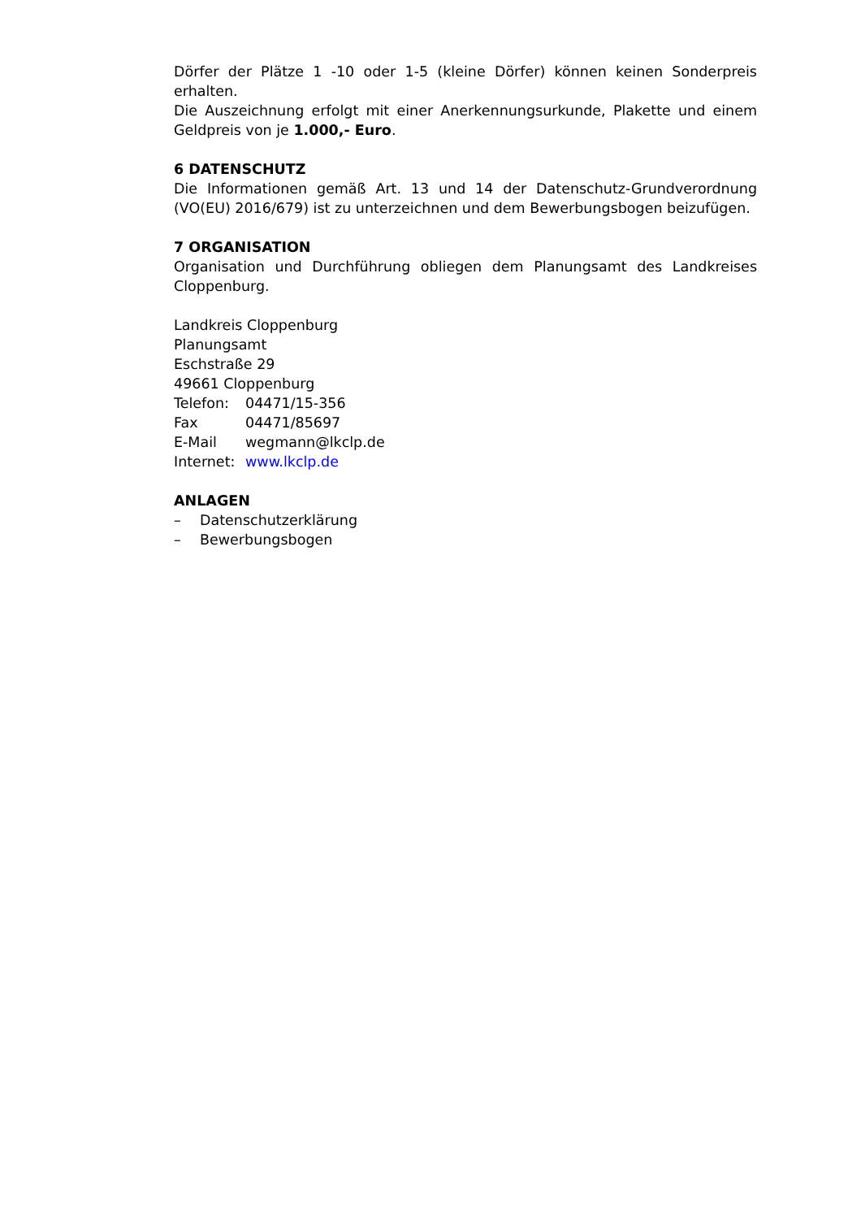Dörfer der Plätze 1 -10 oder 1-5 (kleine Dörfer) können keinen Sonderpreis erhalten.
Die Auszeichnung erfolgt mit einer Anerkennungsurkunde, Plakette und einem Geldpreis von je 1.000,- Euro.
6 DATENSCHUTZ
Die Informationen gemäß Art. 13 und 14 der Datenschutz-Grundverordnung (VO(EU) 2016/679) ist zu unterzeichnen und dem Bewerbungsbogen beizufügen.
7 ORGANISATION
Organisation und Durchführung obliegen dem Planungsamt des Landkreises Cloppenburg.
Landkreis Cloppenburg
Planungsamt
Eschstraße 29
49661 Cloppenburg
| Telefon: | 04471/15-356 |
| Fax | 04471/85697 |
| E-Mail | wegmann@lkclp.de |
| Internet: | www.lkclp.de |
ANLAGEN
| – | Datenschutzerklärung |
| – | Bewerbungsbogen |